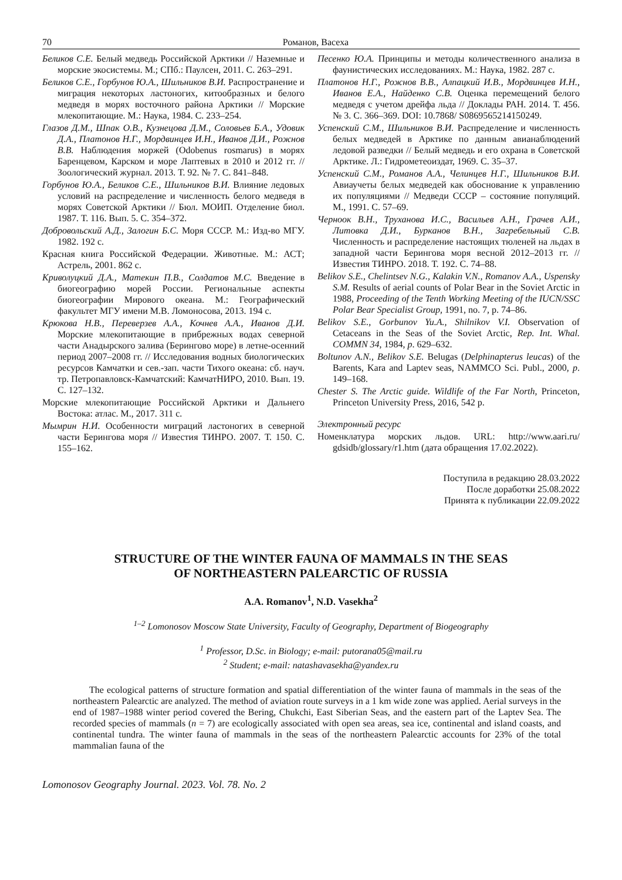70 Романов, Васеха
Беликов С.Е. Белый медведь Российской Арктики // Наземные и морские экосистемы. М.; СПб.: Паулсен, 2011. С. 263–291.
Беликов С.Е., Горбунов Ю.А., Шильников В.И. Распространение и миграция некоторых ластоногих, китообразных и белого медведя в морях восточного района Арктики // Морские млекопитающие. М.: Наука, 1984. С. 233–254.
Глазов Д.М., Шпак О.В., Кузнецова Д.М., Соловьев Б.А., Удовик Д.А., Платонов Н.Г., Мордвинцев И.Н., Иванов Д.И., Рожнов В.В. Наблюдения моржей (Odobenus rosmarus) в морях Баренцевом, Карском и море Лаптевых в 2010 и 2012 гг. // Зоологический журнал. 2013. Т. 92. № 7. С. 841–848.
Горбунов Ю.А., Беликов С.Е., Шильников В.И. Влияние ледовых условий на распределение и численность белого медведя в морях Советской Арктики // Бюл. МОИП. Отделение биол. 1987. Т. 116. Вып. 5. С. 354–372.
Добровольский А.Д., Залогин Б.С. Моря СССР. М.: Изд-во МГУ. 1982. 192 с.
Красная книга Российской Федерации. Животные. М.: АСТ; Астрель, 2001. 862 с.
Криволуцкий Д.А., Матекин П.В., Солдатов М.С. Введение в биогеографию морей России. Региональные аспекты биогеографии Мирового океана. М.: Географический факультет МГУ имени М.В. Ломоносова, 2013. 194 с.
Крюкова Н.В., Переверзев А.А., Кочнев А.А., Иванов Д.И. Морские млекопитающие в прибрежных водах северной части Анадырского залива (Берингово море) в летне-осенний период 2007–2008 гг. // Исследования водных биологических ресурсов Камчатки и сев.-зап. части Тихого океана: сб. науч. тр. Петропавловск-Камчатский: КамчатНИРО, 2010. Вып. 19. С. 127–132.
Морские млекопитающие Российской Арктики и Дальнего Востока: атлас. М., 2017. 311 с.
Мымрин Н.И. Особенности миграций ластоногих в северной части Берингова моря // Известия ТИНРО. 2007. Т. 150. С. 155–162.
Песенко Ю.А. Принципы и методы количественного анализа в фаунистических исследованиях. М.: Наука, 1982. 287 с.
Платонов Н.Г., Рожнов В.В., Алпацкий И.В., Мордвинцев И.Н., Иванов Е.А., Найденко С.В. Оценка перемещений белого медведя с учетом дрейфа льда // Доклады РАН. 2014. Т. 456. № 3. С. 366–369. DOI: 10.7868/ S0869565214150249.
Успенский С.М., Шильников В.И. Распределение и численность белых медведей в Арктике по данным авианаблюдений ледовой разведки // Белый медведь и его охрана в Советской Арктике. Л.: Гидрометеоиздат, 1969. С. 35–37.
Успенский С.М., Романов А.А., Челинцев Н.Г., Шильников В.И. Авиаучеты белых медведей как обоснование к управлению их популяциями // Медведи СССР – состояние популяций. М., 1991. С. 57–69.
Черноок В.Н., Труханова И.С., Васильев А.Н., Грачев А.И., Литовка Д.И., Бурканов В.Н., Загребельный С.В. Численность и распределение настоящих тюленей на льдах в западной части Берингова моря весной 2012–2013 гг. // Известия ТИНРО. 2018. Т. 192. С. 74–88.
Belikov S.E., Chelintsev N.G., Kalakin V.N., Romanov A.A., Uspensky S.M. Results of aerial counts of Polar Bear in the Soviet Arctic in 1988, Proceeding of the Tenth Working Meeting of the IUCN/SSC Polar Bear Specialist Group, 1991, no. 7, p. 74–86.
Belikov S.E., Gorbunov Yu.A., Shilnikov V.I. Observation of Cetaceans in the Seas of the Soviet Arctic, Rep. Int. Whal. COMMN 34, 1984, p. 629–632.
Boltunov A.N., Belikov S.E. Belugas (Delphinapterus leucas) of the Barents, Kara and Laptev seas, NAMMCO Sci. Publ., 2000, p. 149–168.
Chester S. The Arctic guide. Wildlife of the Far North, Princeton, Princeton University Press, 2016, 542 p.
Электронный ресурс
Номенклатура морских льдов. URL: http://www.aari.ru/ gdsidb/glossary/r1.htm (дата обращения 17.02.2022).
Поступила в редакцию 28.03.2022
После доработки 25.08.2022
Принята к публикации 22.09.2022
STRUCTURE OF THE WINTER FAUNA OF MAMMALS IN THE SEAS
OF NORTHEASTERN PALEARCTIC OF RUSSIA
A.A. Romanov<sup>1</sup>, N.D. Vasekha<sup>2</sup>
<sup>1–2</sup> Lomonosov Moscow State University, Faculty of Geography, Department of Biogeography
<sup>1</sup> Professor, D.Sc. in Biology; e-mail: putorana05@mail.ru
<sup>2</sup> Student; e-mail: natashavasekha@yandex.ru
The ecological patterns of structure formation and spatial differentiation of the winter fauna of mammals in the seas of the northeastern Palearctic are analyzed. The method of aviation route surveys in a 1 km wide zone was applied. Aerial surveys in the end of 1987–1988 winter period covered the Bering, Chukchi, East Siberian Seas, and the eastern part of the Laptev Sea. The recorded species of mammals (n = 7) are ecologically associated with open sea areas, sea ice, continental and island coasts, and continental tundra. The winter fauna of mammals in the seas of the northeastern Palearctic accounts for 23% of the total mammalian fauna of the
Lomonosov Geography Journal. 2023. Vol. 78. No. 2